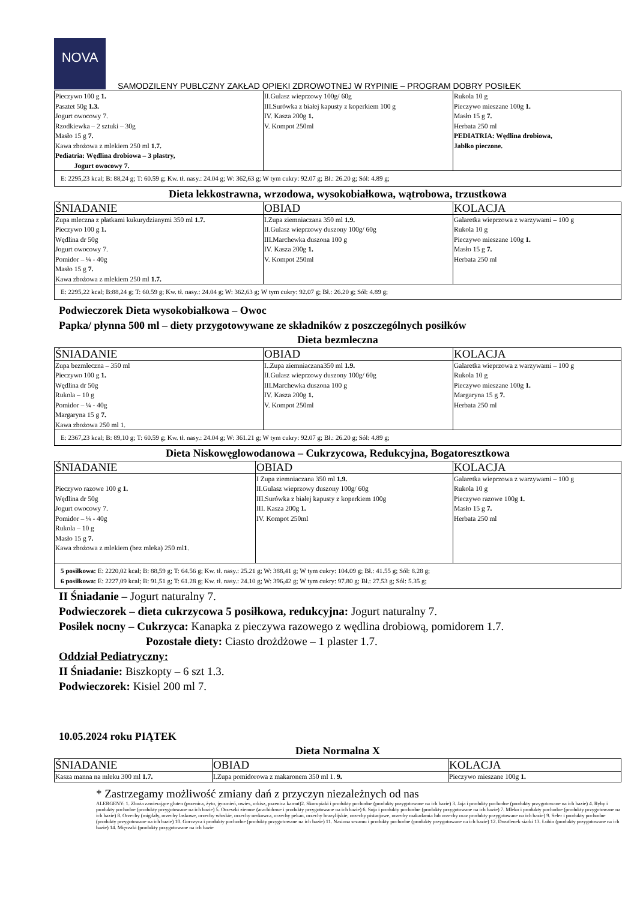NOVA
SAMODZILENY PUBLCZNY ZAKŁAD OPIEKI ZDROWOTNEJ W RYPINIE – PROGRAM DOBRY POSIŁEK
| Pieczywo 100 g 1. Pasztet 50g 1.3. Jogurt owocowy 7. Rzodkiewka – 2 sztuki – 30g Masło 15 g 7. Kawa zbożowa z mlekiem 250 ml 1.7. Pediatria: Wędlina drobiowa – 3 plastry, Jogurt owocowy 7. | II.Gulasz wieprzowy 100g/ 60g III.Surówka z białej kapusty z koperkiem 100 g IV. Kasza 200g 1. V. Kompot 250ml | Rukola 10 g Pieczywo mieszane 100g 1. Masło 15 g 7. Herbata 250 ml PEDIATRIA: Wędlina drobiowa, Jabłko pieczone. |
| E: 2295,23 kcal; B: 88,24 g; T: 60.59 g; Kw. tł. nasy.: 24.04 g; W: 362,63 g; W tym cukry: 92.07 g; Bł.: 26.20 g; Sól: 4.89 g; | | |
Dieta lekkostrawna, wrzodowa, wysokobiałkowa, wątrobowa, trzustkowa
| ŚNIADANIE | OBIAD | KOLACJA |
| Zupa mleczna z płatkami kukurydzianymi 350 ml 1.7. Pieczywo 100 g 1. Wędlina dr 50g Jogurt owocowy 7. Pomidor – ¼ - 40g Masło 15 g 7. Kawa zbożowa z mlekiem 250 ml 1.7. | I.Zupa ziemniaczana 350 ml 1.9. II.Gulasz wieprzowy duszony 100g/ 60g III.Marchewka duszona 100 g IV. Kasza 200g 1. V. Kompot 250ml | Galaretka wieprzowa z warzywami – 100 g Rukola 10 g Pieczywo mieszane 100g 1. Masło 15 g 7. Herbata 250 ml |
| E: 2295,22 kcal; B:88,24 g; T: 60.59 g; Kw. tł. nasy.: 24.04 g; W: 362,63 g; W tym cukry: 92.07 g; Bł.: 26.20 g; Sól: 4.89 g; | | |
Podwieczorek Dieta wysokobiałkowa – Owoc
Papka/ płynna 500 ml – diety przygotowywane ze składników z poszczególnych posiłków
Dieta bezmleczna
| ŚNIADANIE | OBIAD | KOLACJA |
| Zupa bezmleczna – 350 ml Pieczywo 100 g 1. Wędlina dr 50g Rukola – 10 g Pomidor – ¼ - 40g Margaryna 15 g 7. Kawa zbożowa 250 ml 1. | I..Zupa ziemniaczana350 ml 1.9. II.Gulasz wieprzowy duszony 100g/ 60g III.Marchewka duszona 100 g IV. Kasza 200g 1. V. Kompot 250ml | Galaretka wieprzowa z warzywami – 100 g Rukola 10 g Pieczywo mieszane 100g 1. Margaryna 15 g 7. Herbata 250 ml |
| E: 2367,23 kcal; B: 89,10 g; T: 60.59 g; Kw. tł. nasy.: 24.04 g; W: 361.21 g; W tym cukry: 92.07 g; Bł.: 26.20 g; Sól: 4.89 g; | | |
Dieta Niskowęglowodanowa – Cukrzycowa, Redukcyjna, Bogatoresztkowa
| ŚNIADANIE | OBIAD | KOLACJA |
| Pieczywo razowe 100 g 1. Wędlina dr 50g Jogurt owocowy 7. Pomidor – ¼ - 40g Rukola – 10 g Masło 15 g 7. Kawa zbożowa z mlekiem (bez mleka) 250 ml 1 . | I Zupa ziemniaczana 350 ml 1.9. II.Gulasz wieprzowy duszony 100g/ 60g III.Surówka z białej kapusty z koperkiem 100g III. Kasza 200g 1. IV. Kompot 250ml | Galaretka wieprzowa z warzywami – 100 g Rukola 10 g Pieczywo razowe 100g 1. Masło 15 g 7. Herbata 250 ml |
| 5 posiłkowa: E: 2220,02 kcal; B: 88,59 g; T: 64.56 g; Kw. tł. nasy.: 25.21 g; W: 388,41 g; W tym cukry: 104.09 g; Bł.: 41.55 g; Sól: 8.28 g; 6 posiłkowa: E: 2227,09 kcal; B: 91,51 g; T: 61.28 g; Kw. tł. nasy.: 24.10 g; W: 396,42 g; W tym cukry: 97.80 g; Bł.: 27.53 g; Sól: 5.35 g; | | |
II Śniadanie – Jogurt naturalny 7.
Podwieczorek – dieta cukrzycowa 5 posiłkowa, redukcyjna: Jogurt naturalny 7.
Posiłek nocny – Cukrzyca: Kanapka z pieczywa razowego z wędlina drobiową, pomidorem 1.7.
Pozostałe diety: Ciasto drożdżowe – 1 plaster 1.7.
Oddział Pediatryczny:
II Śniadanie: Biszkopty – 6 szt 1.3.
Podwieczorek: Kisiel 200 ml 7.
10.05.2024 roku PIĄTEK
Dieta Normalna X
| ŚNIADANIE | OBIAD | KOLACJA |
| Kasza manna na mleku 300 ml 1.7. | I.Zupa pomidorowa z makaronem 350 ml 1. 9. | Pieczywo mieszane 100g 1. |
* Zastrzegamy możliwość zmiany dań z przyczyn niezależnych od nas
ALERGENY: 1. Zboża zawierające gluten (pszenica, żyto, jęczmień, owies, orkisz, pszenica kamut)2. Skorupiaki i produkty pochodne (produkty przygotowane na ich bazie) 3. Jaja i produkty pochodne (produkty przygotowane na ich bazie) 4. Ryby i produkty pochodne (produkty przygotowane na ich bazie) 5. Orzeszki ziemne (arachidowe i produkty przygotowane na ich bazie) 6. Soja i produkty pochodne (produkty przygotowane na ich bazie) 7. Mleko i produkty pochodne (produkty przygotowane na ich bazie) 8. Orzechy (migdały, orzechy laskowe, orzechy włoskie, orzechy nerkowca, orzechy pekan, orzechy brazylijskie, orzechy pistacjowe, orzechy makadamia lub orzechy oraz produkty przygotowane na ich bazie) 9. Seler i produkty pochodne (produkty przygotowane na ich bazie) 10. Gorczyca i produkty pochodne (produkty przygotowane na ich bazie) 11. Nasiona sezamu i produkty pochodne (produkty przygotowane na ich bazie) 12. Dwutlenek siarki 13. Łubin (produkty przygotowane na ich bazie) 14. Mięczaki (produkty przygotowane na ich bazie